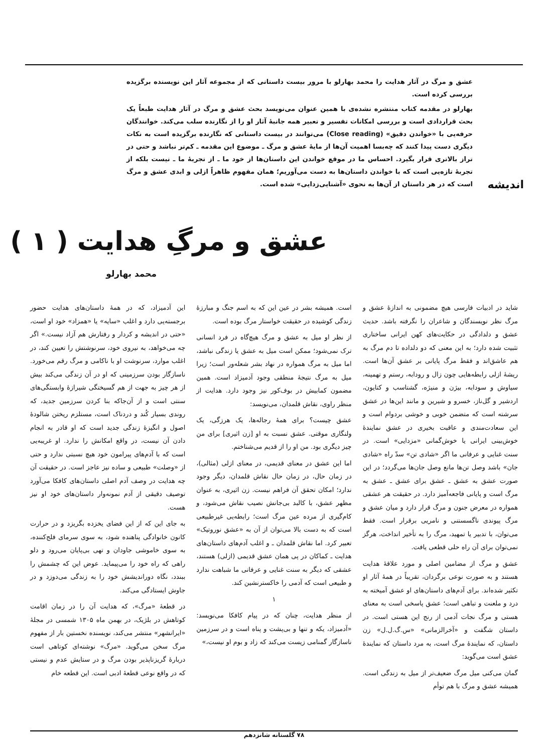عشق و مرگ در آثار هدایت را محمد بهارلو با مرور بیست داستانی که از مجموعه آثار این نویسنده برگزیده بررسی کرده است.
بهارلو در مقدمه کتاب منتشره نشده‌ی با همین عنوان می‌نویسد بحث عشق و مرگ در آثار هدایت طبعاً یک بحث قراردادی است و بررسی امکانات تفسیر و تعبیر همه جانبهٔ آثار او را از نگارنده سلب می‌کند. خوانندگان حرفه‌یی با «خواندن دقیق» (Close reading) می‌توانند در بیست داستانی که نگارنده برگزیده است به نکات دیگری دست پیدا کنند که چه‌بسا اهمیت آن‌ها از مایهٔ عشق و مرگ ـ موضوع این مقدمه ـ کم‌تر نباشد و حتی در تراز بالاتری قرار بگیرد. احساس ما در موقع خواندن این داستان‌ها از خود ما ـ از تجربهٔ ما ـ نیست بلکه از تجربهٔ تازه‌یی است که با خواندن داستان‌ها به دست می‌آوریم؛ همان مفهوم ظاهراً ازلی و ابدی عشق و مرگ است که در هر داستان از آن‌ها به نحوی «آشنایی‌زدایی» شده است.
اندیشه
عشق و مرگِ هدایت ( ۱ )
محمد بهارلو
شاید در ادبیات فارسی هیچ مضمونی به اندازهٔ عشق و مرگ نظر نویسندگان و شاعران را نگرفته باشد. حدیث عشق و دلدادگی در حکایت‌های کهن ایرانی ساختاری تثبیت شده دارد؛ به این معنی که دو دلداده تا دم مرگ به هم عاشق‌اند و فقط مرگ پایانی بر عشق آن‌ها است. ریشهٔ ازلی رابطه‌هایی چون زال و رودابه، رستم و تهمینه، سیاوش و سودابه، بیژن و منیژه، گشتاسب و کتایون، اردشیر و گل‌ناز، خسرو و شیرین و مانند این‌ها در عشق سرشته است که متضمن خوبی و خوشی بردوام است و این سعادت‌مندی و عاقبت بخیری در عشق نمایندهٔ خوش‌بینی ایرانی یا خوش‌گمانی «مزدایی» است. در سنت غنایی و عرفانی ما اگر «شادی تن» سدّ راه «شادی جان» باشد وصل تن‌ها مانع وصل جان‌ها می‌گردد؛ در این صورت عشق به عشق ـ عشق برای عشق ـ عشق به مرگ است و پایانی فاجعه‌آمیز دارد. در حقیقت هر عشقی همواره در معرض جنون و مرگ قرار دارد و میان عشق و مرگ پیوندی ناگسستنی و نامریی برقرار است. فقط می‌توان، با تدبیر یا تمهید، مرگ را به تأخیر انداخت، هرگز نمی‌توان برای آن راه حلی قطعی یافت.
عشق و مرگ از مضامین اصلی و مورد علاقهٔ هدایت هستند و به صورت نوعی برگردان، تقریباً در همهٔ آثار او تکثیر شده‌اند. برای آدم‌های داستان‌های او عشق آمیخته به درد و ملعنت و تباهی است؛ عشق پاسخی است به معنای هستی و مرگ نجات آدمی از رنج این هستی است. در داستان شگفت و «آخرالزمانی» «س.گ.ل.ل» زن داستان، که نمایندهٔ مرگ است، به مرد داستان که نمایندهٔ عشق است می‌گوید:
گمان می‌کنی میل مرگ ضعیف‌تر از میل به زندگی است. همیشه عشق و مرگ با هم توأم
است. همیشه بشر در عین این که به اسم جنگ و مبارزهٔ زندگی کوشیده در حقیقت خواستار مرگ بوده است.
از نظر او میل به عشق و مرگ هیچ‌گاه در فرد انسانی ترک نمی‌شود؛ ممکن است میل به عشق یا زندگی نباشد، اما میل به مرگ همواره در نهاد بشر شعله‌ور است؛ زیرا میل به مرگ نتیجهٔ منطقی وجود آدمیزاد است. همین مضمون کمابیش در بوف‌کور نیز وجود دارد. هدایت از منظر راوی، نقاش قلمدان، می‌نویسد:
عشق چیست؟ برای همهٔ رجاله‌ها، یک هرزگی، یک ولنگاری موقتی. عشق نسبت به او [زن اثیری] برای من چیز دیگری بود. من او را از قدیم می‌شناختم.
اما این عشق در معنای قدیمی، در معنای ازلی (مثالی)، در زمان حال، در زمان حال نقاش قلمدان، دیگر وجود ندارد؛ امکان تحقق آن فراهم نیست. زن اثیری، به عنوان مظهر عشق، با کالبد بی‌جانش نصیب نقاش می‌شود، و کام‌گیری از مرده عین مرگ است؛ رابطه‌یی غیرطبیعی است که به دست بالا می‌توان از آن به «عشق نوروتیک» تعبیر کرد. اما نقاش قلمدان ـ و اغلب آدم‌های داستان‌های هدایت ـ کماکان در پی همان عشق قدیمی (ازلی) هستند، عشقی که دیگر به سنت غنایی و عرفانی ما شباهت ندارد و طبیعی است که آدمی را خاکسترنشین کند.
۱
از منظر هدایت، چنان که در پیام کافکا می‌نویسد: «آدمیزاد، یکه و تنها و بی‌پشت و پناه است و در سرزمین ناسازگار گمنامی زیست می‌کند که زاد و بوم او نیست،»
این آدمیزاد، که در همهٔ داستان‌های هدایت حضور برجسته‌یی دارد و اغلب «سایه» یا «همزاد» خود او است، «حتی در اندیشه و کردار و رفتارش هم آزاد نیست.» اگر چه می‌خواهد، به نیروی خود، سرنوشتش را تعیین کند، در اغلب موارد، سرنوشت او با ناکامی و مرگ رقم می‌خورد. ناسازگار بودن سرزمینی که او در آن زندگی می‌کند بیش از هر چیز به جهت از هم گسیختگی شیرازهٔ وابستگی‌های سنتی است و از آن‌جاکه بنا کردن سرزمین جدید، که روندی بسیار کُند و دردناک است، مستلزم ریختن شالودهٔ اصول و انگیزهٔ زندگی جدید است که او قادر به انجام دادن آن نیست، در واقع امکانش را ندارد. او غریبه‌یی است که با آدم‌های پیرامون خود هیچ نسبتی ندارد و حتی از «وصلت» طبیعی و ساده نیز عاجز است. در حقیقت آن چه هدایت در وصف آدم اصلی داستان‌های کافکا می‌آورد توصیف دقیقی از آدم نمونه‌وار داستان‌های خود او نیز هست.
به جای این که از این فضای یخزده بگریزد و در حرارت کانون خانوادگی پناهنده شود، به سوی سرمای فلج‌کننده، به سوی خاموشی جاودان و تهی بی‌پایان می‌رود و دلو راهی که راه خود را می‌پیماید. عوض این که چشمش را ببندد، نگاه دوراندیشش خود را به زندگی می‌دوزد و در جاوش ایستادگی می‌کند.
در قطعهٔ «مرگ»، که هدایت آن را در زمان اقامت کوتاهش در بلژیک، در بهمن ماه ۱۳۰۵ شمسی در مجلهٔ «ایرانشهر» منتشر می‌کند، نویسنده نخستین بار از مفهوم مرگ سخن می‌گوید. «مرگ» نوشته‌ای کوتاهی است دربارهٔ گریزناپذیر بودن مرگ و در ستایش عدم و نیستی که در واقع نوعی قطعهٔ ادبی است. این قطعه خام
۷۸ گلستانه شانزدهم